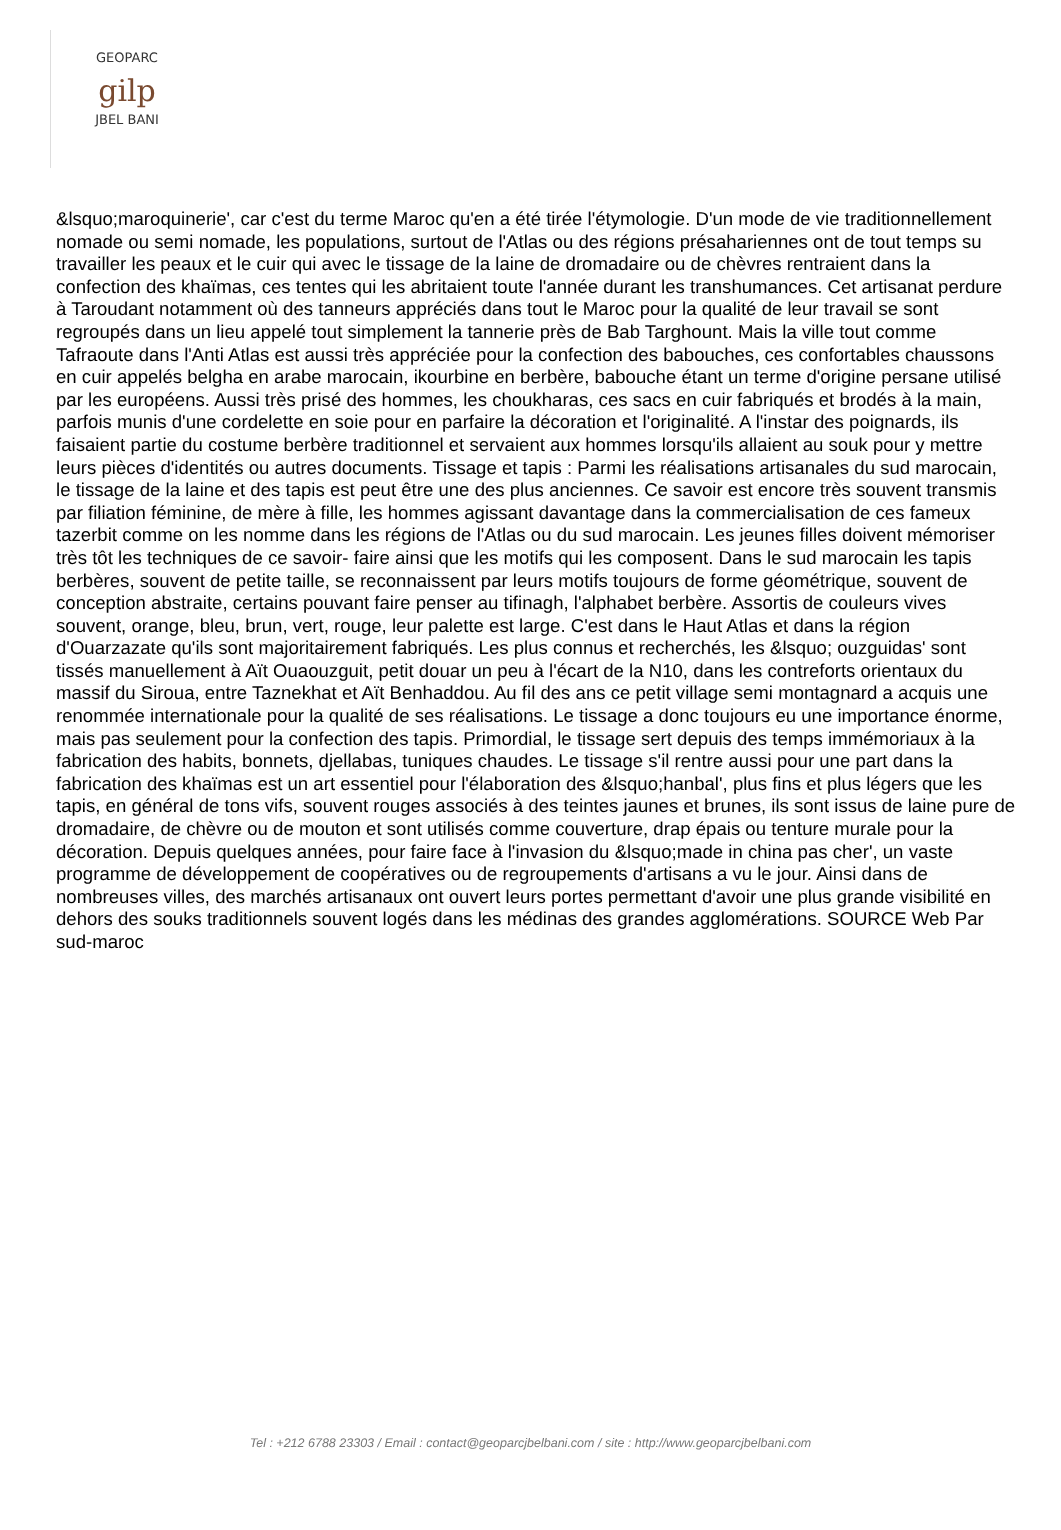GEOPARC
gilp
JBEL BANI
&lsquo;maroquinerie', car c'est du terme Maroc qu'en a été tirée l'étymologie. D'un mode de vie traditionnellement nomade ou semi nomade, les populations, surtout de l'Atlas ou des régions présahariennes ont de tout temps su travailler les peaux et le cuir qui avec le tissage de la laine de dromadaire ou de chèvres rentraient dans la confection des khaïmas, ces tentes qui les abritaient toute l'année durant les transhumances. Cet artisanat perdure à Taroudant notamment où des tanneurs appréciés dans tout le Maroc pour la qualité de leur travail se sont regroupés dans un lieu appelé tout simplement la tannerie près de Bab Targhount. Mais la ville tout comme Tafraoute dans l'Anti Atlas est aussi très appréciée pour la confection des babouches, ces confortables chaussons en cuir appelés belgha en arabe marocain, ikourbine en berbère, babouche étant un terme d'origine persane utilisé par les européens. Aussi très prisé des hommes, les choukharas, ces sacs en cuir fabriqués et brodés à la main, parfois munis d'une cordelette en soie pour en parfaire la décoration et l'originalité. A l'instar des poignards, ils faisaient partie du costume berbère traditionnel et servaient aux hommes lorsqu'ils allaient au souk pour y mettre leurs pièces d'identités ou autres documents. Tissage et tapis : Parmi les réalisations artisanales du sud marocain, le tissage de la laine et des tapis est peut être une des plus anciennes. Ce savoir est encore très souvent transmis par filiation féminine, de mère à fille, les hommes agissant davantage dans la commercialisation de ces fameux tazerbit comme on les nomme dans les régions de l'Atlas ou du sud marocain. Les jeunes filles doivent mémoriser très tôt les techniques de ce savoir- faire ainsi que les motifs qui les composent. Dans le sud marocain les tapis berbères, souvent de petite taille, se reconnaissent par leurs motifs toujours de forme géométrique, souvent de conception abstraite, certains pouvant faire penser au tifinagh, l'alphabet berbère. Assortis de couleurs vives souvent, orange, bleu, brun, vert, rouge, leur palette est large. C'est dans le Haut Atlas et dans la région d'Ouarzazate qu'ils sont majoritairement fabriqués. Les plus connus et recherchés, les &lsquo; ouzguidas' sont tissés manuellement à Aït Ouaouzguit, petit douar un peu à l'écart de la N10, dans les contreforts orientaux du massif du Siroua, entre Taznekhat et Aït Benhaddou. Au fil des ans ce petit village semi montagnard a acquis une renommée internationale pour la qualité de ses réalisations. Le tissage a donc toujours eu une importance énorme, mais pas seulement pour la confection des tapis. Primordial, le tissage sert depuis des temps immémoriaux à la fabrication des habits, bonnets, djellabas, tuniques chaudes. Le tissage s'il rentre aussi pour une part dans la fabrication des khaïmas est un art essentiel pour l'élaboration des &lsquo;hanbal', plus fins et plus légers que les tapis, en général de tons vifs, souvent rouges associés à des teintes jaunes et brunes, ils sont issus de laine pure de dromadaire, de chèvre ou de mouton et sont utilisés comme couverture, drap épais ou tenture murale pour la décoration. Depuis quelques années, pour faire face à l'invasion du &lsquo;made in china pas cher', un vaste programme de développement de coopératives ou de regroupements d'artisans a vu le jour. Ainsi dans de nombreuses villes, des marchés artisanaux ont ouvert leurs portes permettant d'avoir une plus grande visibilité en dehors des souks traditionnels souvent logés dans les médinas des grandes agglomérations. SOURCE Web Par sud-maroc
Tel : +212 6788 23303 / Email : contact@geoparcjbelbani.com / site : http://www.geoparcjbelbani.com